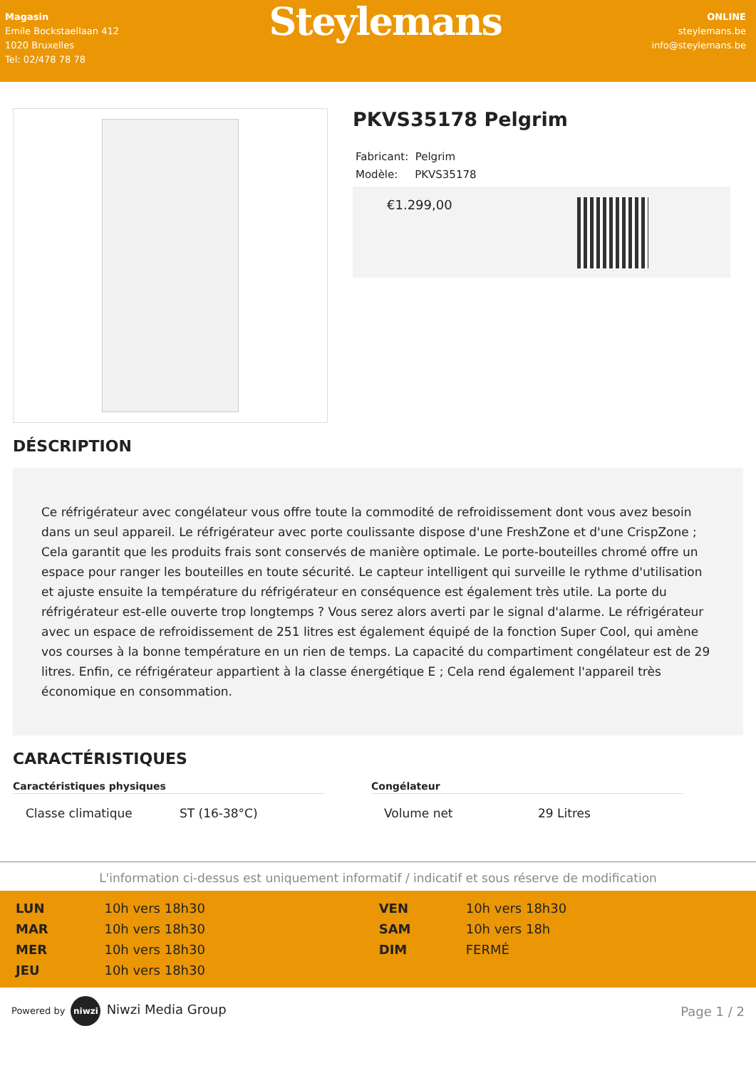Magasin
Emile Bockstaellaan 412
1020 Bruxelles
Tel: 02/478 78 78
Steylemans
ONLINE
steylemans.be
info@steylemans.be
PKVS35178 Pelgrim
Fabricant: Pelgrim
Modèle: PKVS35178
€1.299,00
DÉSCRIPTION
Ce réfrigérateur avec congélateur vous offre toute la commodité de refroidissement dont vous avez besoin dans un seul appareil. Le réfrigérateur avec porte coulissante dispose d'une FreshZone et d'une CrispZone ; Cela garantit que les produits frais sont conservés de manière optimale. Le porte-bouteilles chromé offre un espace pour ranger les bouteilles en toute sécurité. Le capteur intelligent qui surveille le rythme d'utilisation et ajuste ensuite la température du réfrigérateur en conséquence est également très utile. La porte du réfrigérateur est-elle ouverte trop longtemps ? Vous serez alors averti par le signal d'alarme. Le réfrigérateur avec un espace de refroidissement de 251 litres est également équipé de la fonction Super Cool, qui amène vos courses à la bonne température en un rien de temps. La capacité du compartiment congélateur est de 29 litres. Enfin, ce réfrigérateur appartient à la classe énergétique E ; Cela rend également l'appareil très économique en consommation.
CARACTÉRISTIQUES
Caractéristiques physiques
| Classe climatique | ST (16-38°C) |
Congélateur
| Volume net | 29 Litres |
L'information ci-dessus est uniquement informatif / indicatif et sous réserve de modification
| LUN | 10h vers 18h30 | VEN | 10h vers 18h30 |
| MAR | 10h vers 18h30 | SAM | 10h vers 18h |
| MER | 10h vers 18h30 | DIM | FERMÉ |
| JEU | 10h vers 18h30 | | |
Powered by niwzi Niwzi Media Group Page 1 / 2